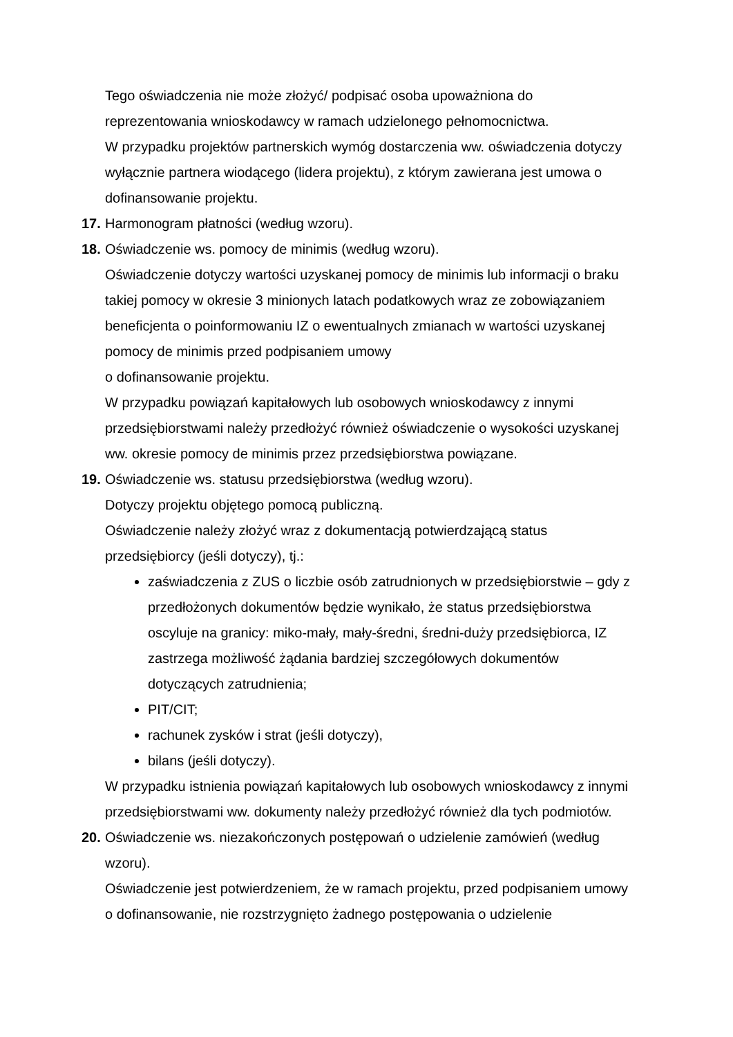Tego oświadczenia nie może złożyć/ podpisać osoba upoważniona do reprezentowania wnioskodawcy w ramach udzielonego pełnomocnictwa.
W przypadku projektów partnerskich wymóg dostarczenia ww. oświadczenia dotyczy wyłącznie partnera wiodącego (lidera projektu), z którym zawierana jest umowa o dofinansowanie projektu.
17. Harmonogram płatności (według wzoru).
18. Oświadczenie ws. pomocy de minimis (według wzoru).
Oświadczenie dotyczy wartości uzyskanej pomocy de minimis lub informacji o braku takiej pomocy w okresie 3 minionych latach podatkowych wraz ze zobowiązaniem beneficjenta o poinformowaniu IZ o ewentualnych zmianach w wartości uzyskanej pomocy de minimis przed podpisaniem umowy
o dofinansowanie projektu.
W przypadku powiązań kapitałowych lub osobowych wnioskodawcy z innymi przedsiębiorstwami należy przedłożyć również oświadczenie o wysokości uzyskanej ww. okresie pomocy de minimis przez przedsiębiorstwa powiązane.
19. Oświadczenie ws. statusu przedsiębiorstwa (według wzoru).
Dotyczy projektu objętego pomocą publiczną.
Oświadczenie należy złożyć wraz z dokumentacją potwierdzającą status przedsiębiorcy (jeśli dotyczy), tj.:
zaświadczenia z ZUS o liczbie osób zatrudnionych w przedsiębiorstwie – gdy z przedłożonych dokumentów będzie wynikało, że status przedsiębiorstwa oscyluje na granicy: miko-mały, mały-średni, średni-duży przedsiębiorca, IZ zastrzega możliwość żądania bardziej szczegółowych dokumentów dotyczących zatrudnienia;
PIT/CIT;
rachunek zysków i strat (jeśli dotyczy),
bilans (jeśli dotyczy).
W przypadku istnienia powiązań kapitałowych lub osobowych wnioskodawcy z innymi przedsiębiorstwami ww. dokumenty należy przedłożyć również dla tych podmiotów.
20. Oświadczenie ws. niezakończonych postępowań o udzielenie zamówień (według wzoru).
Oświadczenie jest potwierdzeniem, że w ramach projektu, przed podpisaniem umowy o dofinansowanie, nie rozstrzygnięto żadnego postępowania o udzielenie